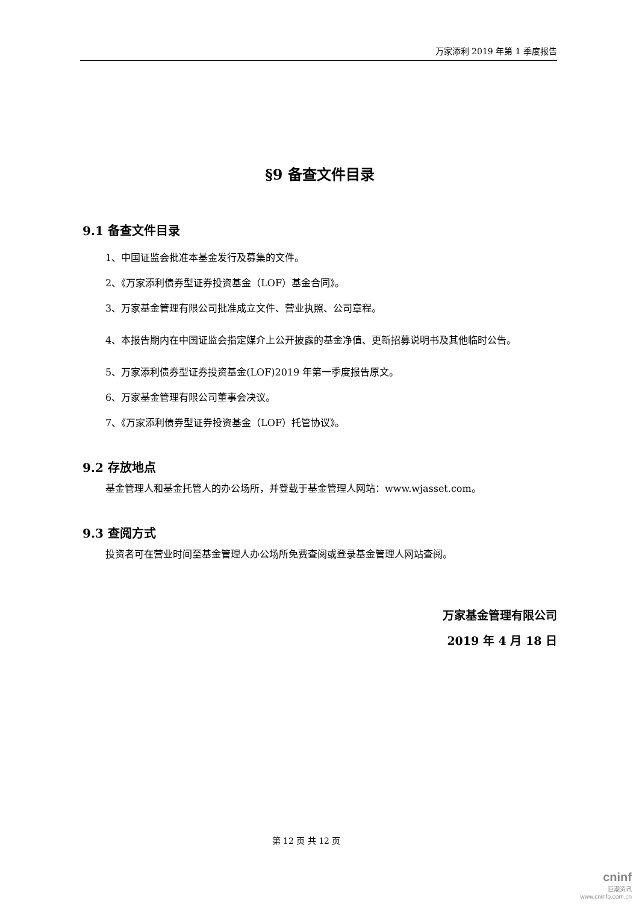万家添利 2019 年第 1 季度报告
§9 备查文件目录
9.1 备查文件目录
1、中国证监会批准本基金发行及募集的文件。
2、《万家添利债券型证券投资基金（LOF）基金合同》。
3、万家基金管理有限公司批准成立文件、营业执照、公司章程。
4、本报告期内在中国证监会指定媒介上公开披露的基金净值、更新招募说明书及其他临时公告。
5、万家添利债券型证券投资基金(LOF)2019 年第一季度报告原文。
6、万家基金管理有限公司董事会决议。
7、《万家添利债券型证券投资基金（LOF）托管协议》。
9.2 存放地点
基金管理人和基金托管人的办公场所，并登载于基金管理人网站：www.wjasset.com。
9.3 查阅方式
投资者可在营业时间至基金管理人办公场所免费查阅或登录基金管理人网站查阅。
万家基金管理有限公司
2019 年 4 月 18 日
第 12 页 共 12 页
cninf
巨潮资讯
www.cninfo.com.cn